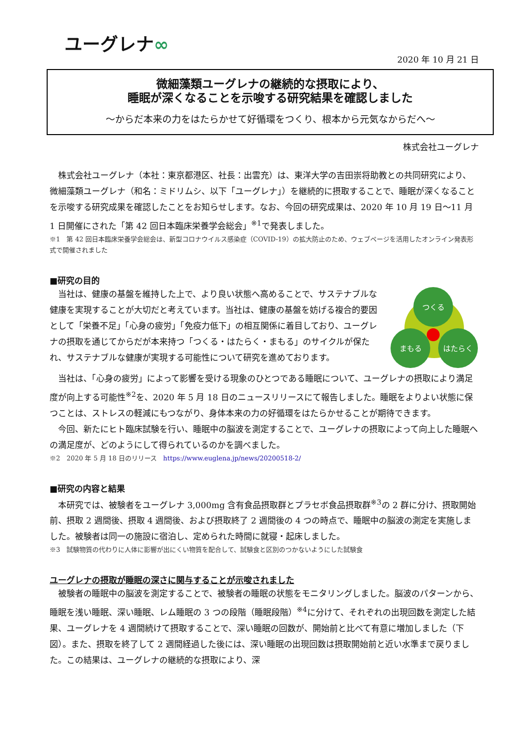ユーグレナ∞
2020 年 10 月 21 日
微細藻類ユーグレナの継続的な摂取により、
睡眠が深くなることを示唆する研究結果を確認しました
～からだ本来の力をはたらかせて好循環をつくり、根本から元気なからだへ～
株式会社ユーグレナ
株式会社ユーグレナ（本社：東京都港区、社長：出雲充）は、東洋大学の吉田崇将助教との共同研究により、微細藻類ユーグレナ（和名：ミドリムシ、以下「ユーグレナ」）を継続的に摂取することで、睡眠が深くなることを示唆する研究成果を確認したことをお知らせします。なお、今回の研究成果は、2020 年 10 月 19 日～11 月 1 日開催にされた「第 42 回日本臨床栄養学会総会」<sup>※1</sup>で発表しました。
※1　第 42 回日本臨床栄養学会総会は、新型コロナウイルス感染症（COVID-19）の拡大防止のため、ウェブページを活用したオンライン発表形式で開催されました
■研究の目的
当社は、健康の基盤を維持した上で、より良い状態へ高めることで、サステナブルな健康を実現することが大切だと考えています。当社は、健康の基盤を妨げる複合的要因として「栄養不足」「心身の疲労」「免疫力低下」の相互関係に着目しており、ユーグレナの摂取を通じてからだが本来持つ「つくる・はたらく・まもる」のサイクルが保たれ、サステナブルな健康が実現する可能性について研究を進めております。
つくる
まもる
はたらく
当社は、「心身の疲労」によって影響を受ける現象のひとつである睡眠について、ユーグレナの摂取により満足度が向上する可能性<sup>※2</sup>を、2020 年 5 月 18 日のニュースリリースにて報告しました。睡眠をよりよい状態に保つことは、ストレスの軽減にもつながり、身体本来の力の好循環をはたらかせることが期待できます。
今回、新たにヒト臨床試験を行い、睡眠中の脳波を測定することで、ユーグレナの摂取によって向上した睡眠への満足度が、どのようにして得られているのかを調べました。
※2　2020 年 5 月 18 日のリリース　https://www.euglena.jp/news/20200518-2/
■研究の内容と結果
本研究では、被験者をユーグレナ 3,000mg 含有食品摂取群とプラセボ食品摂取群<sup>※3</sup>の 2 群に分け、摂取開始前、摂取 2 週間後、摂取 4 週間後、および摂取終了 2 週間後の 4 つの時点で、睡眠中の脳波の測定を実施しました。被験者は同一の施設に宿泊し、定められた時間に就寝・起床しました。
※3　試験物質の代わりに人体に影響が出にくい物質を配合して、試験食と区別のつかないようにした試験食
ユーグレナの摂取が睡眠の深さに関与することが示唆されました
被験者の睡眠中の脳波を測定することで、被験者の睡眠の状態をモニタリングしました。脳波のパターンから、睡眠を浅い睡眠、深い睡眠、レム睡眠の 3 つの段階（睡眠段階）<sup>※4</sup>に分けて、それぞれの出現回数を測定した結果、ユーグレナを 4 週間続けて摂取することで、深い睡眠の回数が、開始前と比べて有意に増加しました（下図）。また、摂取を終了して 2 週間経過した後には、深い睡眠の出現回数は摂取開始前と近い水準まで戻りました。この結果は、ユーグレナの継続的な摂取により、深